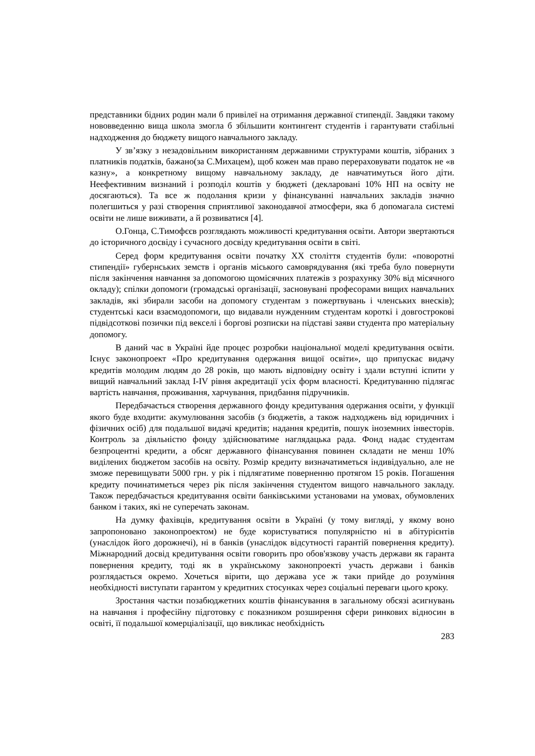представники бідних родин мали б привілеї на отримання державної стипендії. Завдяки такому нововведенню вища школа змогла б збільшити контингент студентів і гарантувати стабільні надходження до бюджету вищого навчального закладу.
У зв’язку з незадовільним використанням державними структурами коштів, зібраних з платників податків, бажано(за С.Михацем), щоб кожен мав право перераховувати податок не «в казну», а конкретному вищому навчальному закладу, де навчатимуться його діти. Неефективним визнаний і розподіл коштів у бюджеті (декларовані 10% НП на освіту не досягаються). Та все ж подолання кризи у фінансуванні навчальних закладів значно полегшиться у разі створення сприятливої законодавчої атмосфери, яка б допомагала системі освіти не лише виживати, а й розвиватися [4].
О.Гонца, С.Тимофєєв розглядають можливості кредитування освіти. Автори звертаються до історичного досвіду і сучасного досвіду кредитування освіти в світі.
Серед форм кредитування освіти початку ХХ століття студентів були: «поворотні стипендії» губернських земств і органів міського самоврядування (які треба було повернути після закінчення навчання за допомогою щомісячних платежів з розрахунку 30% від місячного окладу); спілки допомоги (громадські організації, засновувані професорами вищих навчальних закладів, які збирали засоби на допомогу студентам з пожертвувань і членських внесків); студентські каси взаємодопомоги, що видавали нужденним студентам короткі і довгострокові підвідсоткові позички під векселі і боргові розписки на підставі заяви студента про матеріальну допомогу.
В даний час в Україні йде процес розробки національної моделі кредитування освіти. Існує законопроект «Про кредитування одержання вищої освіти», що припускає видачу кредитів молодим людям до 28 років, що мають відповідну освіту і здали вступні іспити у вищий навчальний заклад I-IV рівня акредитації усіх форм власності. Кредитуванню підлягає вартість навчання, проживання, харчування, придбання підручників.
Передбачається створення державного фонду кредитування одержання освіти, у функції якого буде входити: акумулювання засобів (з бюджетів, а також надходжень від юридичних і фізичних осіб) для подальшої видачі кредитів; надання кредитів, пошук іноземних інвесторів. Контроль за діяльністю фонду здійснюватиме наглядацька рада. Фонд надає студентам безпроцентні кредити, а обсяг державного фінансування повинен складати не менш 10% виділених бюджетом засобів на освіту. Розмір кредиту визначатиметься індивідуально, але не зможе перевищувати 5000 грн. у рік і підлягатиме поверненню протягом 15 років. Погашення кредиту починатиметься через рік після закінчення студентом вищого навчального закладу. Також передбачається кредитування освіти банківськими установами на умовах, обумовлених банком і таких, які не суперечать законам.
На думку фахівців, кредитування освіти в Україні (у тому вигляді, у якому воно запропоновано законопроектом) не буде користуватися популярністю ні в абітурієнтів (унаслідок його дорожнечі), ні в банків (унаслідок відсутності гарантій повернення кредиту). Міжнародний досвід кредитування освіти говорить про обов'язкову участь держави як гаранта повернення кредиту, тоді як в українському законопроекті участь держави і банків розглядається окремо. Хочеться вірити, що держава усе ж таки прийде до розуміння необхідності виступати гарантом у кредитних стосунках через соціальні переваги цього кроку.
Зростання частки позабюджетних коштів фінансування в загальному обсязі асигнувань на навчання і професійну підготовку є показником розширення сфери ринкових відносин в освіті, її подальшої комерціалізації, що викликає необхідність
283